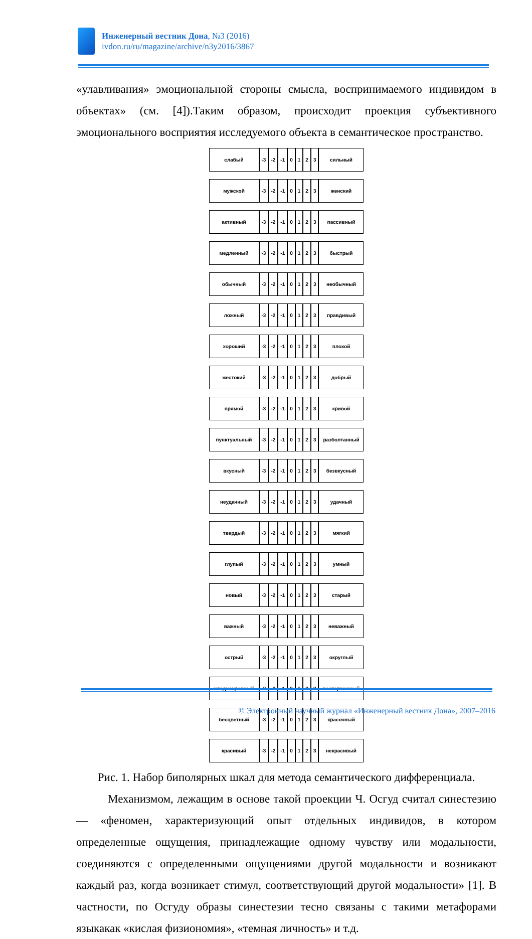Инженерный вестник Дона, №3 (2016)
ivdon.ru/ru/magazine/archive/n3y2016/3867
«улавливания» эмоциональной стороны смысла, воспринимаемого индивидом в объектах» (см. [4]).Таким образом, происходит проекция субъективного эмоционального восприятия исследуемого объекта в семантическое пространство.
| слабый | -3 | -2 | -1 | 0 | 1 | 2 | 3 | сильный |
| мужской | -3 | -2 | -1 | 0 | 1 | 2 | 3 | женский |
| активный | -3 | -2 | -1 | 0 | 1 | 2 | 3 | пассивный |
| медленный | -3 | -2 | -1 | 0 | 1 | 2 | 3 | быстрый |
| обычный | -3 | -2 | -1 | 0 | 1 | 2 | 3 | необычный |
| ложный | -3 | -2 | -1 | 0 | 1 | 2 | 3 | правдивый |
| хороший | -3 | -2 | -1 | 0 | 1 | 2 | 3 | плохой |
| жестокий | -3 | -2 | -1 | 0 | 1 | 2 | 3 | добрый |
| прямой | -3 | -2 | -1 | 0 | 1 | 2 | 3 | кривой |
| пунктуальный | -3 | -2 | -1 | 0 | 1 | 2 | 3 | разболтанный |
| вкусный | -3 | -2 | -1 | 0 | 1 | 2 | 3 | безвкусный |
| неудачный | -3 | -2 | -1 | 0 | 1 | 2 | 3 | удачный |
| твердый | -3 | -2 | -1 | 0 | 1 | 2 | 3 | мягкий |
| глупый | -3 | -2 | -1 | 0 | 1 | 2 | 3 | умный |
| новый | -3 | -2 | -1 | 0 | 1 | 2 | 3 | старый |
| важный | -3 | -2 | -1 | 0 | 1 | 2 | 3 | неважный |
| острый | -3 | -2 | -1 | 0 | 1 | 2 | 3 | округлый |
| хладнокровный | -3 | -2 | -1 | 0 | 1 | 2 | 3 | восторженный |
| бесцветный | -3 | -2 | -1 | 0 | 1 | 2 | 3 | красочный |
| красивый | -3 | -2 | -1 | 0 | 1 | 2 | 3 | некрасивый |
Рис. 1. Набор биполярных шкал для метода семантического дифференциала.
Механизмом, лежащим в основе такой проекции Ч. Осгуд считал синестезию — «феномен, характеризующий опыт отдельных индивидов, в котором определенные ощущения, принадлежащие одному чувству или модальности, соединяются с определенными ощущениями другой модальности и возникают каждый раз, когда возникает стимул, соответствующий другой модальности» [1]. В частности, по Осгуду образы синестезии тесно связаны с такими метафорами языкакак «кислая физиономия», «темная личность» и т.д.
© Электронный научный журнал «Инженерный вестник Дона», 2007–2016